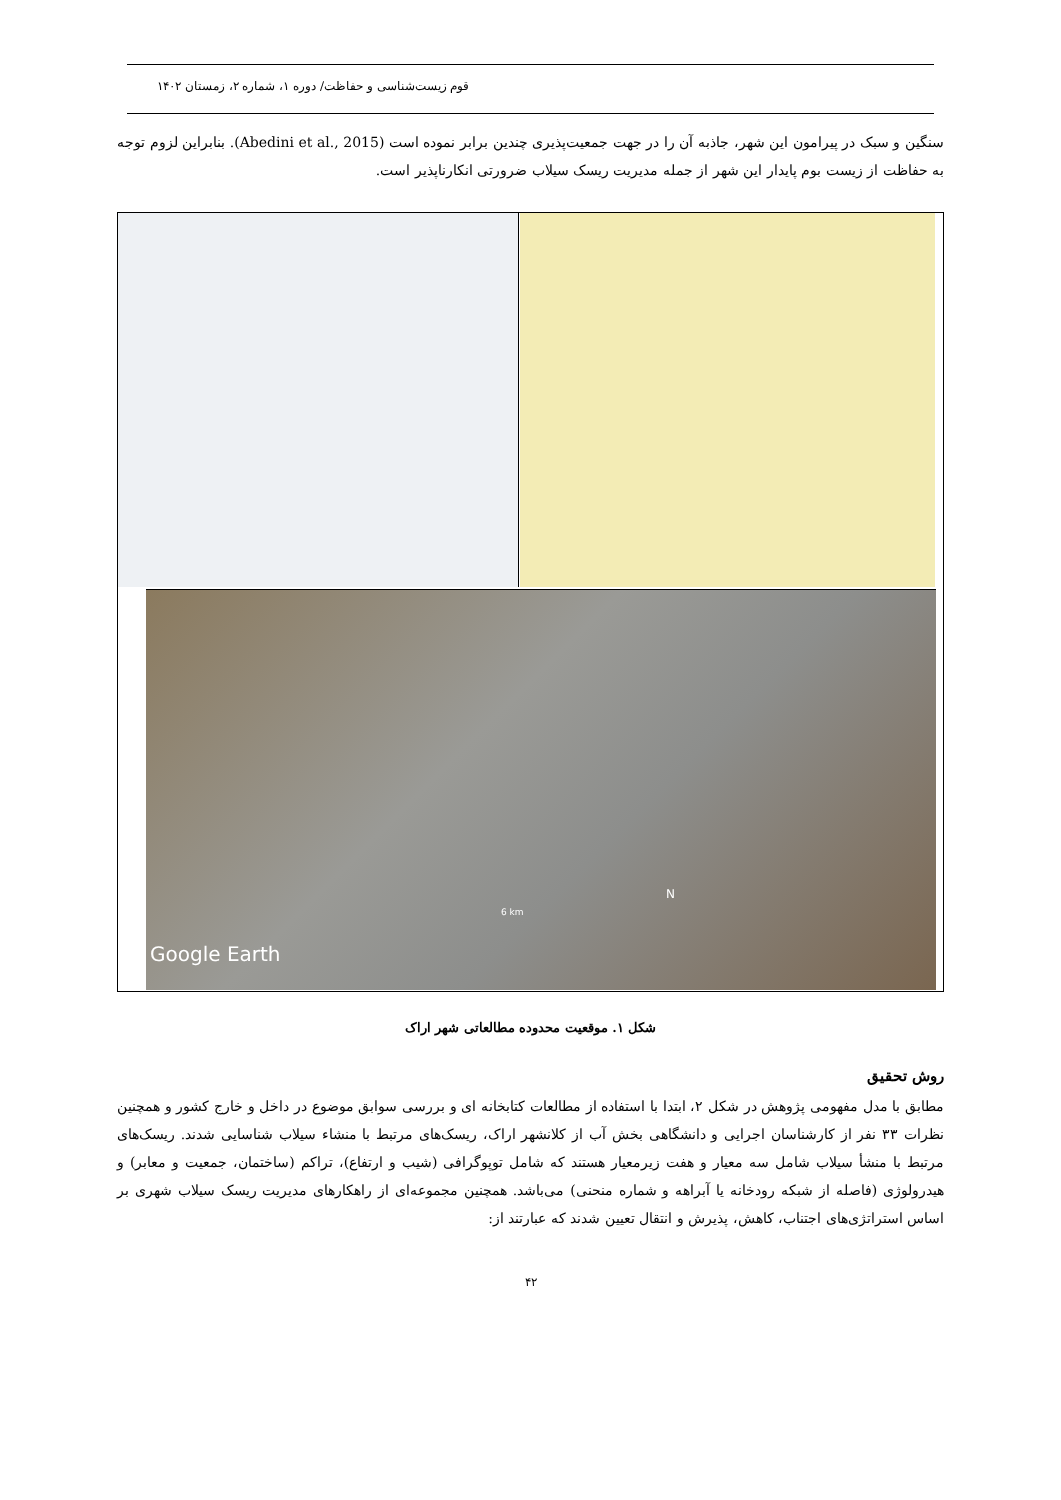قوم زیست‌شناسی و حفاظت/ دوره ۱، شماره ۲، زمستان ۱۴۰۲
سنگین و سبک در پیرامون این شهر، جاذبه آن را در جهت جمعیت‌پذیری چندین برابر نموده است (Abedini et al., 2015). بنابراین لزوم توجه به حفاظت از زیست بوم پایدار این شهر از جمله مدیریت ریسک سیلاب ضرورتی انکارناپذیر است.
N
6 km
Google Earth
شکل ۱. موقعیت محدوده مطالعاتی شهر اراک
روش تحقیق
مطابق با مدل مفهومی پژوهش در شکل ۲، ابتدا با استفاده از مطالعات کتابخانه ای و بررسی سوابق موضوع در داخل و خارج کشور و همچنین نظرات ۳۳ نفر از کارشناسان اجرایی و دانشگاهی بخش آب از کلانشهر اراک، ریسک‌های مرتبط با منشاء سیلاب شناسایی شدند. ریسک‌های مرتبط با منشأ سیلاب شامل سه معیار و هفت زیرمعیار هستند که شامل توپوگرافی (شیب و ارتفاع)، تراکم (ساختمان، جمعیت و معابر) و هیدرولوژی (فاصله از شبکه رودخانه یا آبراهه و شماره منحنی) می‌باشد. همچنین مجموعه‌ای از راهکارهای مدیریت ریسک سیلاب شهری بر اساس استراتژی‌های اجتناب، کاهش، پذیرش و انتقال تعیین شدند که عبارتند از:
۴۲